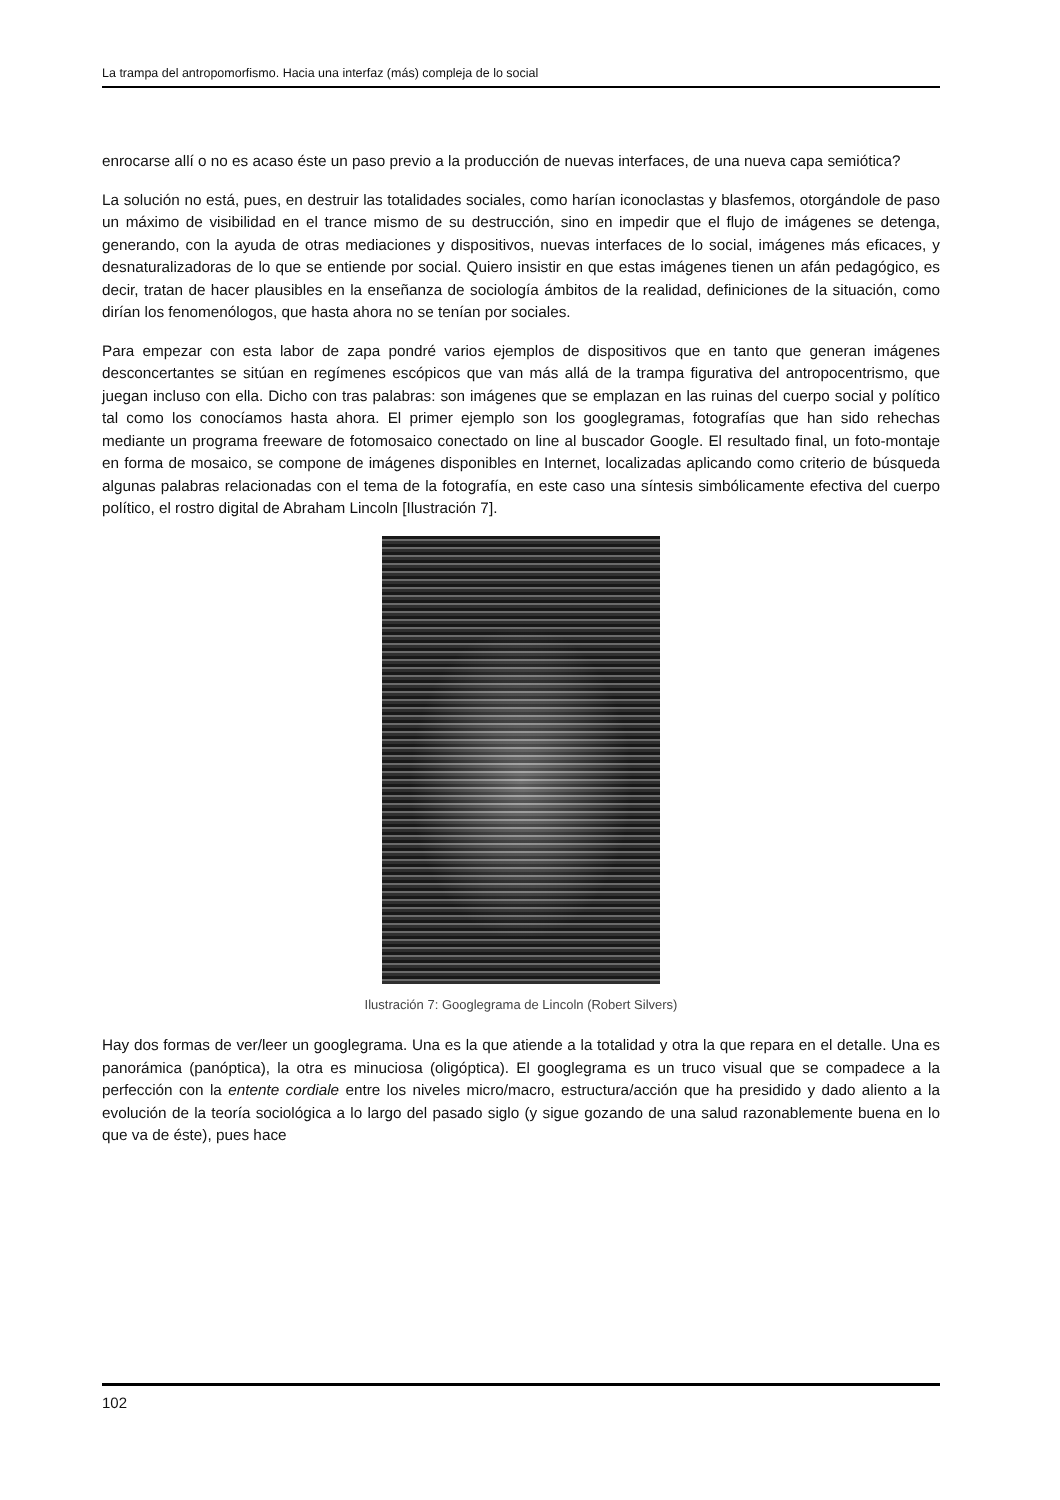La trampa del antropomorfismo. Hacia una interfaz (más) compleja de lo social
enrocarse allí o no es acaso éste un paso previo a la producción de nuevas interfaces, de una nueva capa semiótica?
La solución no está, pues, en destruir las totalidades sociales, como harían iconoclastas y blasfemos, otorgándole de paso un máximo de visibilidad en el trance mismo de su destrucción, sino en impedir que el flujo de imágenes se detenga, generando, con la ayuda de otras mediaciones y dispositivos, nuevas interfaces de lo social, imágenes más eficaces, y desnaturalizadoras de lo que se entiende por social. Quiero insistir en que estas imágenes tienen un afán pedagógico, es decir, tratan de hacer plausibles en la enseñanza de sociología ámbitos de la realidad, definiciones de la situación, como dirían los fenomenólogos, que hasta ahora no se tenían por sociales.
Para empezar con esta labor de zapa pondré varios ejemplos de dispositivos que en tanto que generan imágenes desconcertantes se sitúan en regímenes escópicos que van más allá de la trampa figurativa del antropocentrismo, que juegan incluso con ella. Dicho con tras palabras: son imágenes que se emplazan en las ruinas del cuerpo social y político tal como los conocíamos hasta ahora. El primer ejemplo son los googlegramas, fotografías que han sido rehechas mediante un programa freeware de fotomosaico conectado on line al buscador Google. El resultado final, un foto-montaje en forma de mosaico, se compone de imágenes disponibles en Internet, localizadas aplicando como criterio de búsqueda algunas palabras relacionadas con el tema de la fotografía, en este caso una síntesis simbólicamente efectiva del cuerpo político, el rostro digital de Abraham Lincoln [Ilustración 7].
Ilustración 7: Googlegrama de Lincoln (Robert Silvers)
Hay dos formas de ver/leer un googlegrama. Una es la que atiende a la totalidad y otra la que repara en el detalle. Una es panorámica (panóptica), la otra es minuciosa (oligóptica). El googlegrama es un truco visual que se compadece a la perfección con la entente cordiale entre los niveles micro/macro, estructura/acción que ha presidido y dado aliento a la evolución de la teoría sociológica a lo largo del pasado siglo (y sigue gozando de una salud razonablemente buena en lo que va de éste), pues hace
102